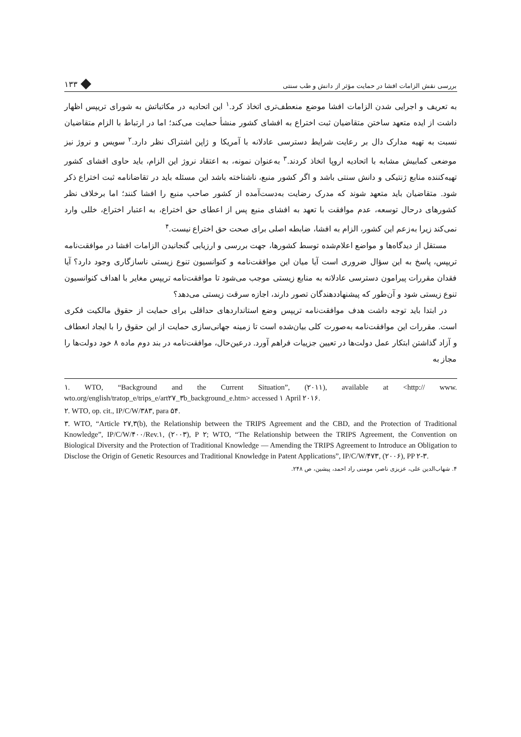بررسی نقش الزامات افشا در حمایت مؤثر از دانش و طب سنتی ۱۳۳
به تعریف و اجرایی شدن الزامات افشا موضع منعطف‌تری اتخاذ کرد.<sup>۱</sup> این اتحادیه در مکاتباتش به شورای تریپس اظهار داشت از ایده متعهد ساختن متقاضیان ثبت اختراع به افشای کشور منشأ حمایت می‌کند؛ اما در ارتباط با الزام متقاضیان نسبت به تهیه مدارک دال بر رعایت شرایط دسترسی عادلانه با آمریکا و ژاپن اشتراک نظر دارد.<sup>۲</sup> سویس و نروژ نیز موضعی کمابیش مشابه با اتحادیه اروپا اتخاذ کردند.<sup>۳</sup> به‌عنوان نمونه، به اعتقاد نروژ این الزام، باید حاوی افشای کشور تهیه‌کننده منابع ژنتیکی و دانش سنتی باشد و اگر کشور منبع، ناشناخته باشد این مسئله باید در تقاضانامه ثبت اختراع ذکر شود. متقاضیان باید متعهد شوند که مدرک رضایت به‌دست‌آمده از کشور صاحب منبع را افشا کنند؛ اما برخلاف نظر کشورهای درحال توسعه، عدم موافقت با تعهد به افشای منبع پس از اعطای حق اختراع، به اعتبار اختراع، خللی وارد نمی‌کند زیرا به‌زعم این کشور، الزام به افشا، ضابطه اصلی برای صحت حق اختراع نیست.<sup>۴</sup>
مستقل از دیدگاه‌ها و مواضع اعلام‌شده توسط کشورها، جهت بررسی و ارزیابی گنجانیدن الزامات افشا در موافقت‌نامه تریپس، پاسخ به این سؤال ضروری است آیا میان این موافقت‌نامه و کنوانسیون تنوع زیستی ناسازگاری وجود دارد؟ آیا فقدان مقررات پیرامون دسترسی عادلانه به منابع زیستی موجب می‌شود تا موافقت‌نامه تریپس مغایر با اهداف کنوانسیون تنوع زیستی شود و آن‌طور که پیشنهاددهندگان تصور دارند، اجازه سرقت زیستی می‌دهد؟
در ابتدا باید توجه داشت هدف موافقت‌نامه تریپس وضع استانداردهای حداقلی برای حمایت از حقوق مالکیت فکری است. مقررات این موافقت‌نامه به‌صورت کلی بیان‌شده است تا زمینه جهانی‌سازی حمایت از این حقوق را با ایجاد انعطاف و آزاد گذاشتن ابتکار عمل دولت‌ها در تعیین جزییات فراهم آورد. درعین‌حال، موافقت‌نامه در بند دوم ماده ۸ خود دولت‌ها را مجاز به
۱. WTO, “Background and the Current Situation”, (۲۰۱۱), available at <http:// www. wto.org/english/tratop_e/trips_e/art۲۷_۳b_background_e.htm> accessed ۱ April ۲۰۱۶.
۲. WTO, op. cit., IP/C/W/۳۸۳, para ۵۴.
۳. WTO, “Article ۲۷,۳(b), the Relationship between the TRIPS Agreement and the CBD, and the Protection of Traditional Knowledge”, IP/C/W/۴۰۰/Rev.۱, (۲۰۰۳), P ۲; WTO, “The Relationship between the TRIPS Agreement, the Convention on Biological Diversity and the Protection of Traditional Knowledge — Amending the TRIPS Agreement to Introduce an Obligation to Disclose the Origin of Genetic Resources and Traditional Knowledge in Patent Applications”, IP/C/W/۴۷۳, (۲۰۰۶), PP ۲-۳.
۴. شهاب‌الدین علی، عزیزی ناصر، مومنی راد احمد، پیشین، ص ۲۴۸.